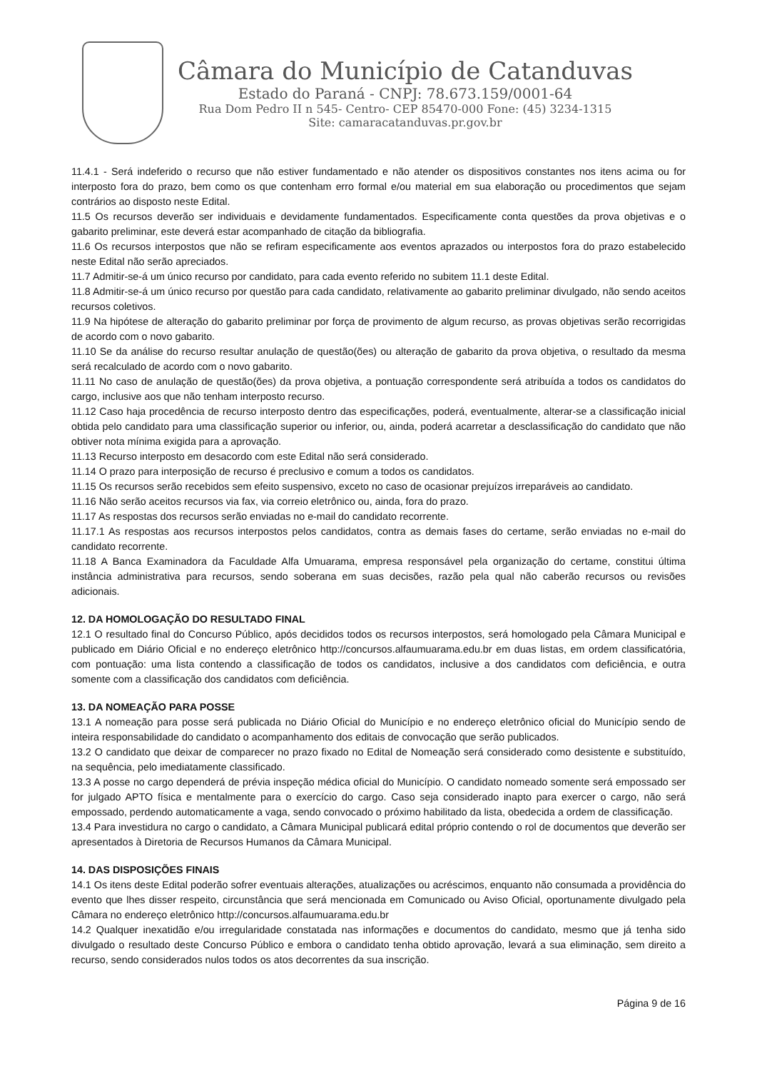Câmara do Município de Catanduvas
Estado do Paraná - CNPJ: 78.673.159/0001-64
Rua Dom Pedro II n 545- Centro- CEP 85470-000 Fone: (45) 3234-1315
Site: camaracatanduvas.pr.gov.br
11.4.1 - Será indeferido o recurso que não estiver fundamentado e não atender os dispositivos constantes nos itens acima ou for interposto fora do prazo, bem como os que contenham erro formal e/ou material em sua elaboração ou procedimentos que sejam contrários ao disposto neste Edital.
11.5 Os recursos deverão ser individuais e devidamente fundamentados. Especificamente conta questões da prova objetivas e o gabarito preliminar, este deverá estar acompanhado de citação da bibliografia.
11.6 Os recursos interpostos que não se refiram especificamente aos eventos aprazados ou interpostos fora do prazo estabelecido neste Edital não serão apreciados.
11.7 Admitir-se-á um único recurso por candidato, para cada evento referido no subitem 11.1 deste Edital.
11.8 Admitir-se-á um único recurso por questão para cada candidato, relativamente ao gabarito preliminar divulgado, não sendo aceitos recursos coletivos.
11.9 Na hipótese de alteração do gabarito preliminar por força de provimento de algum recurso, as provas objetivas serão recorrigidas de acordo com o novo gabarito.
11.10 Se da análise do recurso resultar anulação de questão(ões) ou alteração de gabarito da prova objetiva, o resultado da mesma será recalculado de acordo com o novo gabarito.
11.11 No caso de anulação de questão(ões) da prova objetiva, a pontuação correspondente será atribuída a todos os candidatos do cargo, inclusive aos que não tenham interposto recurso.
11.12 Caso haja procedência de recurso interposto dentro das especificações, poderá, eventualmente, alterar-se a classificação inicial obtida pelo candidato para uma classificação superior ou inferior, ou, ainda, poderá acarretar a desclassificação do candidato que não obtiver nota mínima exigida para a aprovação.
11.13 Recurso interposto em desacordo com este Edital não será considerado.
11.14 O prazo para interposição de recurso é preclusivo e comum a todos os candidatos.
11.15 Os recursos serão recebidos sem efeito suspensivo, exceto no caso de ocasionar prejuízos irreparáveis ao candidato.
11.16 Não serão aceitos recursos via fax, via correio eletrônico ou, ainda, fora do prazo.
11.17 As respostas dos recursos serão enviadas no e-mail do candidato recorrente.
11.17.1 As respostas aos recursos interpostos pelos candidatos, contra as demais fases do certame, serão enviadas no e-mail do candidato recorrente.
11.18 A Banca Examinadora da Faculdade Alfa Umuarama, empresa responsável pela organização do certame, constitui última instância administrativa para recursos, sendo soberana em suas decisões, razão pela qual não caberão recursos ou revisões adicionais.
12. DA HOMOLOGAÇÃO DO RESULTADO FINAL
12.1 O resultado final do Concurso Público, após decididos todos os recursos interpostos, será homologado pela Câmara Municipal e publicado em Diário Oficial e no endereço eletrônico http://concursos.alfaumuarama.edu.br em duas listas, em ordem classificatória, com pontuação: uma lista contendo a classificação de todos os candidatos, inclusive a dos candidatos com deficiência, e outra somente com a classificação dos candidatos com deficiência.
13. DA NOMEAÇÃO PARA POSSE
13.1 A nomeação para posse será publicada no Diário Oficial do Município e no endereço eletrônico oficial do Município sendo de inteira responsabilidade do candidato o acompanhamento dos editais de convocação que serão publicados.
13.2 O candidato que deixar de comparecer no prazo fixado no Edital de Nomeação será considerado como desistente e substituído, na sequência, pelo imediatamente classificado.
13.3 A posse no cargo dependerá de prévia inspeção médica oficial do Município. O candidato nomeado somente será empossado ser for julgado APTO física e mentalmente para o exercício do cargo. Caso seja considerado inapto para exercer o cargo, não será empossado, perdendo automaticamente a vaga, sendo convocado o próximo habilitado da lista, obedecida a ordem de classificação.
13.4 Para investidura no cargo o candidato, a Câmara Municipal publicará edital próprio contendo o rol de documentos que deverão ser apresentados à Diretoria de Recursos Humanos da Câmara Municipal.
14. DAS DISPOSIÇÕES FINAIS
14.1 Os itens deste Edital poderão sofrer eventuais alterações, atualizações ou acréscimos, enquanto não consumada a providência do evento que lhes disser respeito, circunstância que será mencionada em Comunicado ou Aviso Oficial, oportunamente divulgado pela Câmara no endereço eletrônico http://concursos.alfaumuarama.edu.br
14.2 Qualquer inexatidão e/ou irregularidade constatada nas informações e documentos do candidato, mesmo que já tenha sido divulgado o resultado deste Concurso Público e embora o candidato tenha obtido aprovação, levará a sua eliminação, sem direito a recurso, sendo considerados nulos todos os atos decorrentes da sua inscrição.
Página 9 de 16